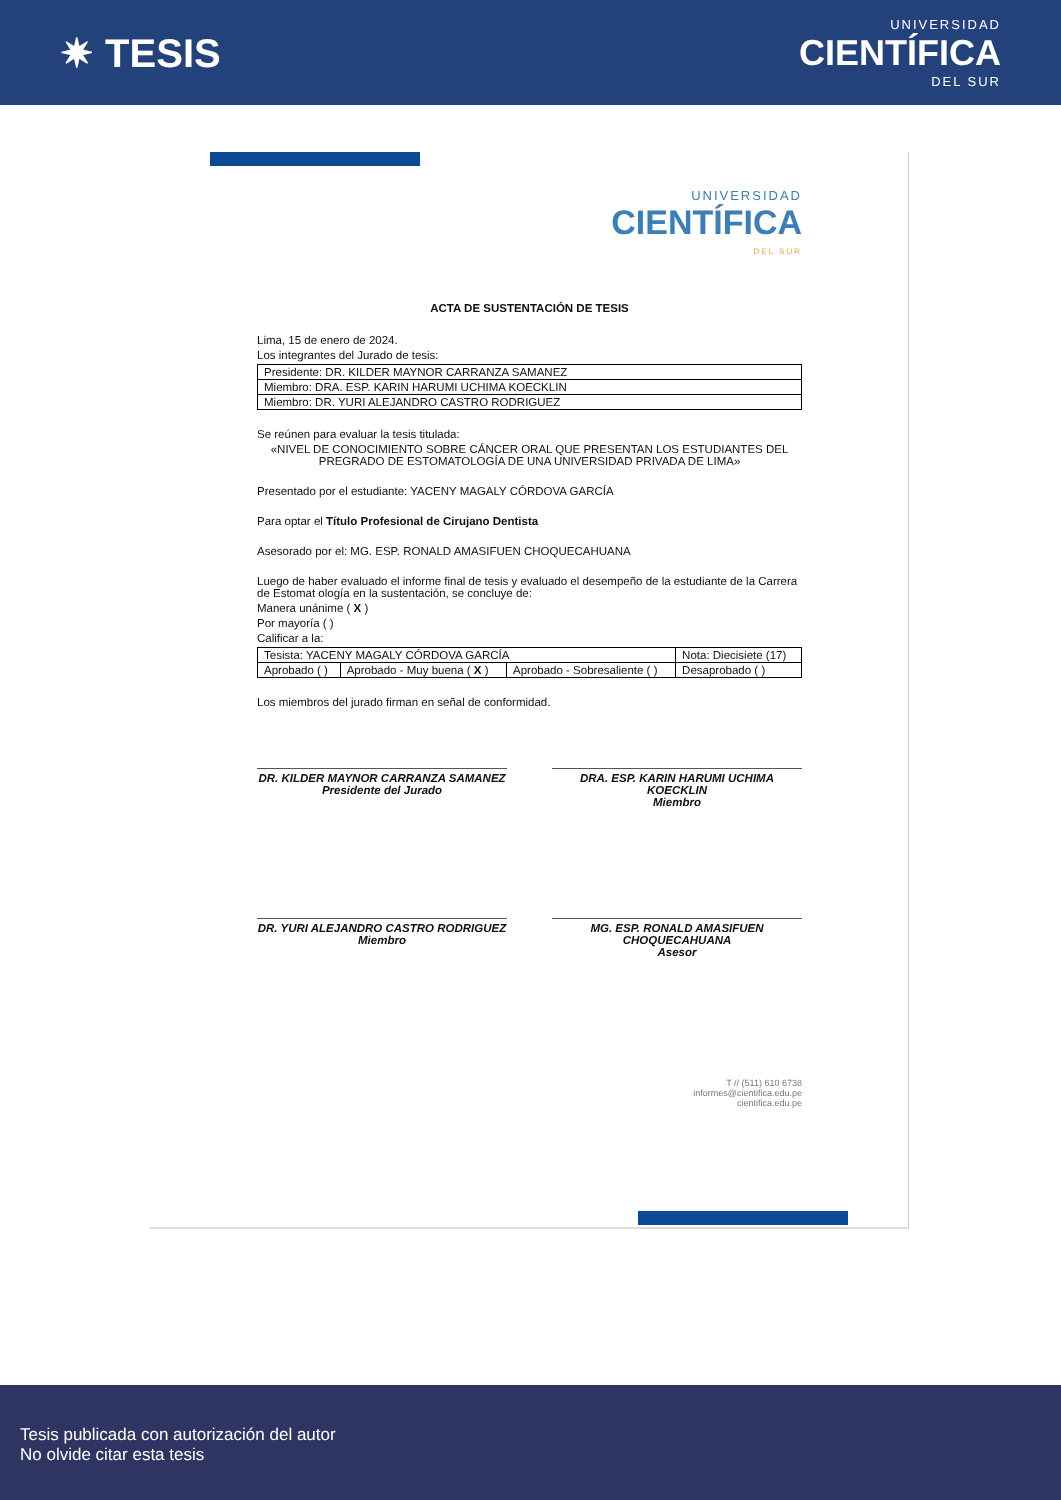✷ TESIS
UNIVERSIDAD
CIENTÍFICA
DEL SUR
UNIVERSIDAD
CIENTÍFICA
DEL SUR
ACTA DE SUSTENTACIÓN DE TESIS
Lima, 15 de enero de 2024.
Los integrantes del Jurado de tesis:
| Presidente: DR. KILDER MAYNOR CARRANZA SAMANEZ |
| Miembro: DRA. ESP. KARIN HARUMI UCHIMA KOECKLIN |
| Miembro: DR. YURI ALEJANDRO CASTRO RODRIGUEZ |
Se reúnen para evaluar la tesis titulada:
«NIVEL DE CONOCIMIENTO SOBRE CÁNCER ORAL QUE PRESENTAN LOS ESTUDIANTES DEL PREGRADO DE ESTOMATOLOGÍA DE UNA UNIVERSIDAD PRIVADA DE LIMA»
Presentado por el estudiante: YACENY MAGALY CÓRDOVA GARCÍA
Para optar el Título Profesional de Cirujano Dentista
Asesorado por el: MG. ESP. RONALD AMASIFUEN CHOQUECAHUANA
Luego de haber evaluado el informe final de tesis y evaluado el desempeño de la estudiante de la Carrera de Estomat ología en la sustentación, se concluye de:
Manera unánime ( X )
Por mayoría ( )
Calificar a la:
| Tesista: YACENY MAGALY CÓRDOVA GARCÍA | | | Nota: Diecisiete (17) |
| Aprobado ( ) | Aprobado - Muy buena ( X ) | Aprobado - Sobresaliente ( ) | Desaprobado ( ) |
Los miembros del jurado firman en señal de conformidad.
DR. KILDER MAYNOR CARRANZA SAMANEZ
Presidente del Jurado
DRA. ESP. KARIN HARUMI UCHIMA KOECKLIN
Miembro
DR. YURI ALEJANDRO CASTRO RODRIGUEZ
Miembro
MG. ESP. RONALD AMASIFUEN CHOQUECAHUANA
Asesor
T // (511) 610 6738
informes@cientifica.edu.pe
cientifica.edu.pe
Tesis publicada con autorización del autor
No olvide citar esta tesis